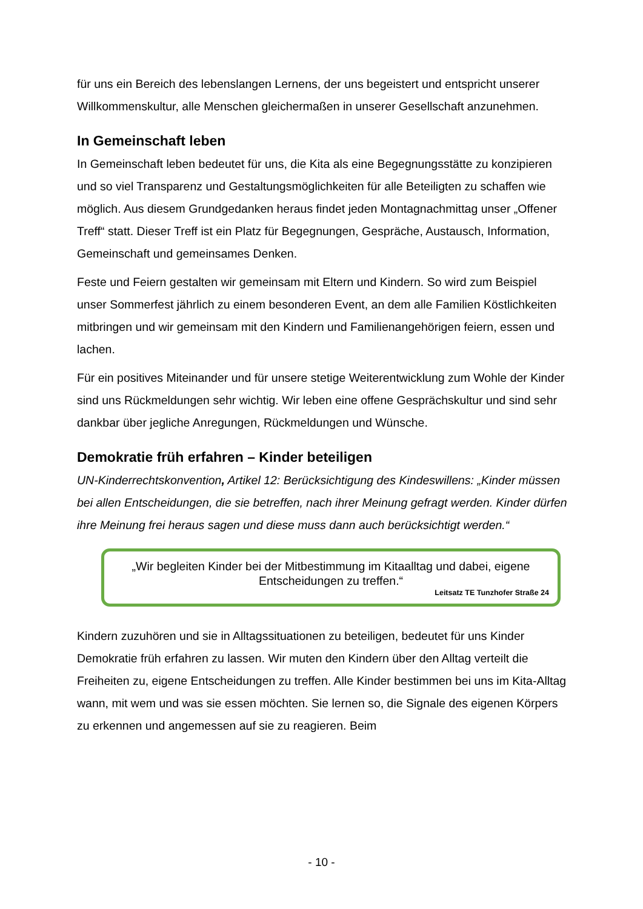für uns ein Bereich des lebenslangen Lernens, der uns begeistert und entspricht unserer Willkommenskultur, alle Menschen gleichermaßen in unserer Gesellschaft anzunehmen.
In Gemeinschaft leben
In Gemeinschaft leben bedeutet für uns, die Kita als eine Begegnungsstätte zu konzipieren und so viel Transparenz und Gestaltungsmöglichkeiten für alle Beteiligten zu schaffen wie möglich. Aus diesem Grundgedanken heraus findet jeden Montagnachmittag unser „Offener Treff“ statt. Dieser Treff ist ein Platz für Begegnungen, Gespräche, Austausch, Information, Gemeinschaft und gemeinsames Denken.
Feste und Feiern gestalten wir gemeinsam mit Eltern und Kindern. So wird zum Beispiel unser Sommerfest jährlich zu einem besonderen Event, an dem alle Familien Köstlichkeiten mitbringen und wir gemeinsam mit den Kindern und Familienangehörigen feiern, essen und lachen.
Für ein positives Miteinander und für unsere stetige Weiterentwicklung zum Wohle der Kinder sind uns Rückmeldungen sehr wichtig. Wir leben eine offene Gesprächskultur und sind sehr dankbar über jegliche Anregungen, Rückmeldungen und Wünsche.
Demokratie früh erfahren – Kinder beteiligen
UN-Kinderrechtskonvention, Artikel 12: Berücksichtigung des Kindeswillens: „Kinder müssen bei allen Entscheidungen, die sie betreffen, nach ihrer Meinung gefragt werden. Kinder dürfen ihre Meinung frei heraus sagen und diese muss dann auch berücksichtigt werden.“
„Wir begleiten Kinder bei der Mitbestimmung im Kitaalltag und dabei, eigene Entscheidungen zu treffen.“
Leitsatz TE Tunzhofer Straße 24
Kindern zuzuhören und sie in Alltagssituationen zu beteiligen, bedeutet für uns Kinder Demokratie früh erfahren zu lassen. Wir muten den Kindern über den Alltag verteilt die Freiheiten zu, eigene Entscheidungen zu treffen. Alle Kinder bestimmen bei uns im Kita-Alltag wann, mit wem und was sie essen möchten. Sie lernen so, die Signale des eigenen Körpers zu erkennen und angemessen auf sie zu reagieren. Beim
- 10 -